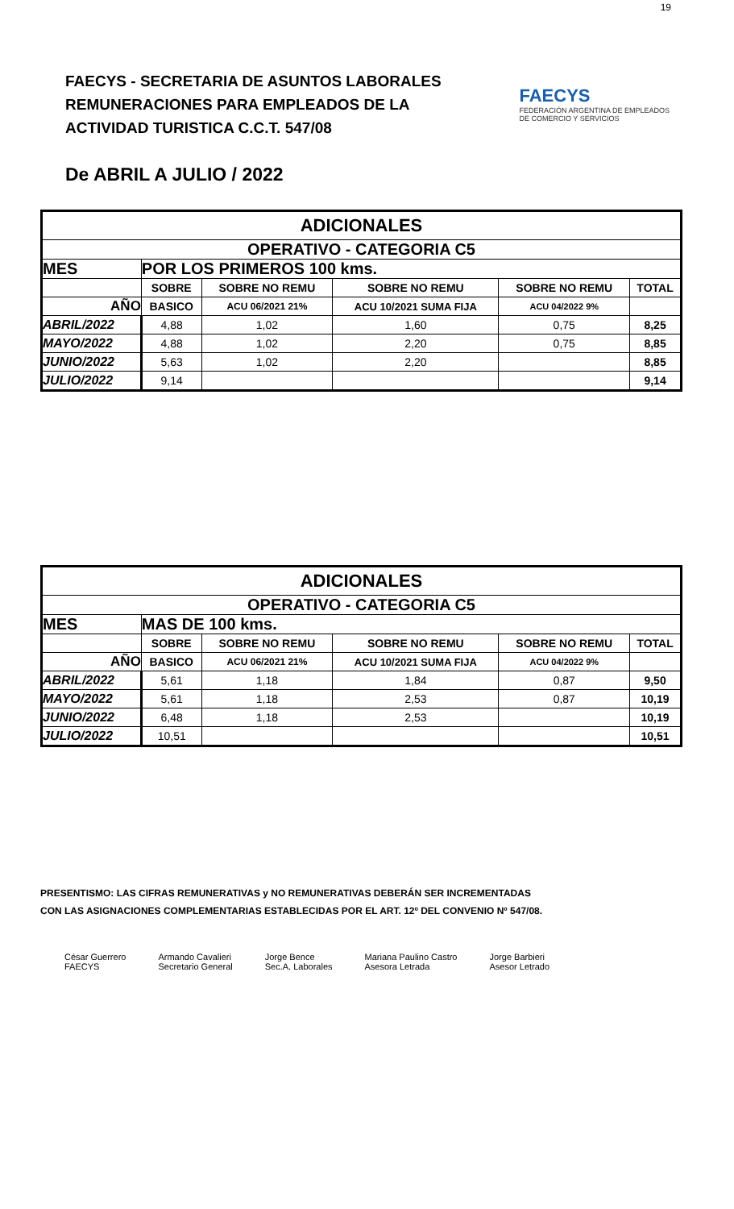19
FAECYS - SECRETARIA DE ASUNTOS LABORALES
REMUNERACIONES PARA EMPLEADOS DE LA
ACTIVIDAD TURISTICA C.C.T. 547/08
FAECYS
FEDERACIÓN ARGENTINA DE EMPLEADOS
DE COMERCIO Y SERVICIOS
De ABRIL A JULIO / 2022
| ADICIONALES | | | | | |
| OPERATIVO - CATEGORIA C5 | | | | | |
| MES | POR LOS PRIMEROS 100 kms. | | | | |
| | SOBRE | SOBRE NO REMU | SOBRE NO REMU | SOBRE NO REMU | TOTAL |
| AÑO | BASICO | ACU 06/2021 21% | ACU 10/2021 SUMA FIJA | ACU 04/2022 9% | |
| ABRIL/2022 | 4,88 | 1,02 | 1,60 | 0,75 | 8,25 |
| MAYO/2022 | 4,88 | 1,02 | 2,20 | 0,75 | 8,85 |
| JUNIO/2022 | 5,63 | 1,02 | 2,20 | | 8,85 |
| JULIO/2022 | 9,14 | | | | 9,14 |
| ADICIONALES | | | | | |
| OPERATIVO - CATEGORIA C5 | | | | | |
| MES | MAS DE 100 kms. | | | | |
| | SOBRE | SOBRE NO REMU | SOBRE NO REMU | SOBRE NO REMU | TOTAL |
| AÑO | BASICO | ACU 06/2021 21% | ACU 10/2021 SUMA FIJA | ACU 04/2022 9% | |
| ABRIL/2022 | 5,61 | 1,18 | 1,84 | 0,87 | 9,50 |
| MAYO/2022 | 5,61 | 1,18 | 2,53 | 0,87 | 10,19 |
| JUNIO/2022 | 6,48 | 1,18 | 2,53 | | 10,19 |
| JULIO/2022 | 10,51 | | | | 10,51 |
PRESENTISMO: LAS CIFRAS REMUNERATIVAS y NO REMUNERATIVAS DEBERÁN SER INCREMENTADAS
CON LAS ASIGNACIONES COMPLEMENTARIAS ESTABLECIDAS POR EL ART. 12º DEL CONVENIO Nº 547/08.
César Guerrero
FAECYS
Armando Cavalieri
Secretario General
Jorge Bence
Sec.A. Laborales
Mariana Paulino Castro
Asesora Letrada
Jorge Barbieri
Asesor Letrado